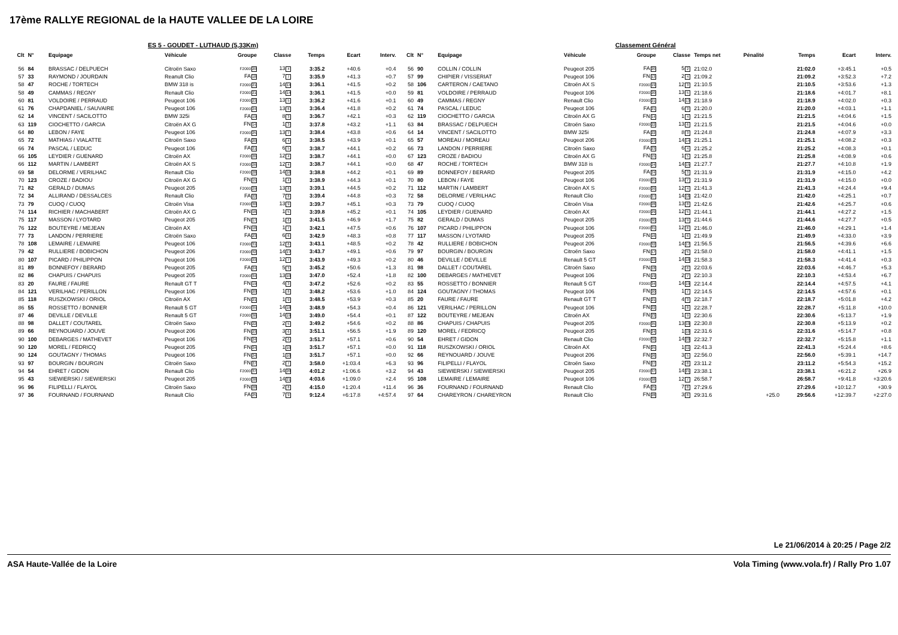17ème RALLYE REGIONAL de la HAUTE VALLEE DE LA LOIRE
| ES 5 - GOUDET - LUTHAUD (5,33Km) | | | | | | | | | Classement Général | | | | | | | | | | |
| --- | --- | --- | --- | --- | --- | --- | --- | --- | --- | --- | --- | --- | --- | --- | --- | --- | --- | --- | --- |
| Clt | N° | Equipage | Véhicule | Groupe | Classe | Temps | Ecart | Interv. | Clt | N° | Equipage | Véhicule | Groupe | Classe | Temps net | Pénalité | Temps | Ecart | Interv. |
| 56 | 84 | BRASSAC / DELPUECH | Citroën Saxo | F2000 20 | 13 4 | 3:35.2 | +40.6 | +0.4 | 56 | 90 | COLLIN / COLLIN | Peugeot 205 | FA 20 | 5 2 | 21:02.0 | | 21:02.0 | +3:45.1 | +0.5 |
| 57 | 33 | RAYMOND / JOURDAIN | Reanult Clio | FA 18 | 7 7 | 3:35.9 | +41.3 | +0.7 | 57 | 99 | CHIPIER / VISSERIAT | Peugeot 106 | FN 13 | 2 4 | 21:09.2 | | 21:09.2 | +3:52.3 | +7.2 |
| 58 | 47 | ROCHE / TORTECH | BMW 318 is | F2000 21 | 14 14 | 3:36.1 | +41.5 | +0.2 | 58 | 106 | CARTERON / CAETANO | Citroën AX S | F2000 19 | 12 3 | 21:10.5 | | 21:10.5 | +3:53.6 | +1.3 |
| 58 | 49 | CAMMAS / REGNY | Renault Clio | F2000 21 | 14 14 | 3:36.1 | +41.5 | +0.0 | 59 | 81 | VOLDOIRE / PERRAUD | Peugeot 106 | F2000 20 | 13 5 | 21:18.6 | | 21:18.6 | +4:01.7 | +8.1 |
| 60 | 81 | VOLDOIRE / PERRAUD | Peugeot 106 | F2000 23 | 13 5 | 3:36.2 | +41.6 | +0.1 | 60 | 49 | CAMMAS / REGNY | Renault Clio | F2000 21 | 14 13 | 21:18.9 | | 21:18.9 | +4:02.0 | +0.3 |
| 61 | 76 | CHAPDANIEL / SAUVAIRE | Peugeot 106 | F2000 24 | 13 6 | 3:36.4 | +41.8 | +0.2 | 61 | 74 | PASCAL / LEDUC | Peugeot 106 | FA 21 | 6 3 | 21:20.0 | | 21:20.0 | +4:03.1 | +1.1 |
| 62 | 14 | VINCENT / SACILOTTO | BMW 325i | FA 19 | 8 3 | 3:36.7 | +42.1 | +0.3 | 62 | 119 | CIOCHETTO / GARCIA | Citroën AX G | FN 14 | 1 4 | 21:21.5 | | 21:21.5 | +4:04.6 | +1.5 |
| 63 | 119 | CIOCHETTO / GARCIA | Citroën AX G | FN 14 | 1 3 | 3:37.8 | +43.2 | +1.1 | 63 | 84 | BRASSAC / DELPUECH | Citroën Saxo | F2000 22 | 13 6 | 21:21.5 | | 21:21.5 | +4:04.6 | +0.0 |
| 64 | 80 | LEBON / FAYE | Peugeot 106 | F2000 25 | 13 7 | 3:38.4 | +43.8 | +0.6 | 64 | 14 | VINCENT / SACILOTTO | BMW 325i | FA 22 | 8 3 | 21:24.8 | | 21:24.8 | +4:07.9 | +3.3 |
| 65 | 72 | MATHIAS / VIALATTE | Citroën Saxo | FA 20 | 6 4 | 3:38.5 | +43.9 | +0.1 | 65 | 57 | MOREAU / MOREAU | Peugeot 206 | F2000 23 | 14 14 | 21:25.1 | | 21:25.1 | +4:08.2 | +0.3 |
| 66 | 74 | PASCAL / LEDUC | Peugeot 106 | FA 21 | 6 5 | 3:38.7 | +44.1 | +0.2 | 66 | 73 | LANDON / PERRIERE | Citroën Saxo | FA 23 | 6 4 | 21:25.2 | | 21:25.2 | +4:08.3 | +0.1 |
| 66 | 105 | LEYDIER / GUENARD | Citroën AX | F2000 26 | 12 4 | 3:38.7 | +44.1 | +0.0 | 67 | 123 | CROZE / BADIOU | Citroën AX G | FN 15 | 1 5 | 21:25.8 | | 21:25.8 | +4:08.9 | +0.6 |
| 66 | 112 | MARTIN / LAMBERT | Citroën AX S | F2000 26 | 12 4 | 3:38.7 | +44.1 | +0.0 | 68 | 47 | ROCHE / TORTECH | BMW 318 is | F2000 24 | 14 15 | 21:27.7 | | 21:27.7 | +4:10.8 | +1.9 |
| 69 | 58 | DELORME / VERILHAC | Renault Clio | F2000 28 | 14 16 | 3:38.8 | +44.2 | +0.1 | 69 | 89 | BONNEFOY / BERARD | Peugeot 205 | FA 24 | 5 3 | 21:31.9 | | 21:31.9 | +4:15.0 | +4.2 |
| 70 | 123 | CROZE / BADIOU | Citroën AX G | FN 15 | 1 4 | 3:38.9 | +44.3 | +0.1 | 70 | 80 | LEBON / FAYE | Peugeot 106 | F2000 25 | 13 7 | 21:31.9 | | 21:31.9 | +4:15.0 | +0.0 |
| 71 | 82 | GERALD / DUMAS | Peugeot 205 | F2000 29 | 13 8 | 3:39.1 | +44.5 | +0.2 | 71 | 112 | MARTIN / LAMBERT | Citroën AX S | F2000 26 | 12 4 | 21:41.3 | | 21:41.3 | +4:24.4 | +9.4 |
| 72 | 34 | ALLIRAND / DESSALCES | Renault Clio | FA 22 | 7 8 | 3:39.4 | +44.8 | +0.3 | 72 | 58 | DELORME / VERILHAC | Renault Clio | F2000 27 | 14 16 | 21:42.0 | | 21:42.0 | +4:25.1 | +0.7 |
| 73 | 79 | CUOQ / CUOQ | Citroën Visa | F2000 30 | 13 9 | 3:39.7 | +45.1 | +0.3 | 73 | 79 | CUOQ / CUOQ | Citroën Visa | F2000 28 | 13 8 | 21:42.6 | | 21:42.6 | +4:25.7 | +0.6 |
| 74 | 114 | RICHIER / MACHABERT | Citroën AX G | FN 16 | 1 5 | 3:39.8 | +45.2 | +0.1 | 74 | 105 | LEYDIER / GUENARD | Citroën AX | F2000 29 | 12 5 | 21:44.1 | | 21:44.1 | +4:27.2 | +1.5 |
| 75 | 117 | MASSON / LYOTARD | Peugeot 205 | FN 17 | 1 6 | 3:41.5 | +46.9 | +1.7 | 75 | 82 | GERALD / DUMAS | Peugeot 205 | F2000 30 | 13 9 | 21:44.6 | | 21:44.6 | +4:27.7 | +0.5 |
| 76 | 122 | BOUTEYRE / MEJEAN | Citroën AX | FN 18 | 1 7 | 3:42.1 | +47.5 | +0.6 | 76 | 107 | PICARD / PHILIPPON | Peugeot 106 | F2000 31 | 12 6 | 21:46.0 | | 21:46.0 | +4:29.1 | +1.4 |
| 77 | 73 | LANDON / PERRIERE | Citroën Saxo | FA 23 | 6 6 | 3:42.9 | +48.3 | +0.8 | 77 | 117 | MASSON / LYOTARD | Peugeot 205 | FN 16 | 1 6 | 21:49.9 | | 21:49.9 | +4:33.0 | +3.9 |
| 78 | 108 | LEMAIRE / LEMAIRE | Peugeot 106 | F2000 31 | 12 6 | 3:43.1 | +48.5 | +0.2 | 78 | 42 | RULLIERE / BOBICHON | Peugeot 206 | F2000 32 | 14 17 | 21:56.5 | | 21:56.5 | +4:39.6 | +6.6 |
| 79 | 42 | RULLIERE / BOBICHON | Peugeot 206 | F2000 32 | 14 17 | 3:43.7 | +49.1 | +0.6 | 79 | 97 | BOURGIN / BOURGIN | Citroën Saxo | FN 17 | 2 5 | 21:58.0 | | 21:58.0 | +4:41.1 | +1.5 |
| 80 | 107 | PICARD / PHILIPPON | Peugeot 106 | F2000 33 | 12 7 | 3:43.9 | +49.3 | +0.2 | 80 | 46 | DEVILLE / DEVILLE | Renault 5 GT | F2000 33 | 14 18 | 21:58.3 | | 21:58.3 | +4:41.4 | +0.3 |
| 81 | 89 | BONNEFOY / BERARD | Peugeot 205 | FA 24 | 5 3 | 3:45.2 | +50.6 | +1.3 | 81 | 98 | DALLET / COUTAREL | Citroën Saxo | FN 18 | 2 6 | 22:03.6 | | 22:03.6 | +4:46.7 | +5.3 |
| 82 | 86 | CHAPUIS / CHAPUIS | Peugeot 205 | F2000 34 | 13 10 | 3:47.0 | +52.4 | +1.8 | 82 | 100 | DEBARGES / MATHEVET | Peugeot 106 | FN 19 | 2 7 | 22:10.3 | | 22:10.3 | +4:53.4 | +6.7 |
| 83 | 20 | FAURE / FAURE | Renault GT T | FN 19 | 4 3 | 3:47.2 | +52.6 | +0.2 | 83 | 55 | ROSSETTO / BONNIER | Renault 5 GT | F2000 34 | 14 19 | 22:14.4 | | 22:14.4 | +4:57.5 | +4.1 |
| 84 | 121 | VERILHAC / PERILLON | Peugeot 106 | FN 20 | 1 8 | 3:48.2 | +53.6 | +1.0 | 84 | 124 | GOUTAGNY / THOMAS | Peugeot 106 | FN 20 | 1 7 | 22:14.5 | | 22:14.5 | +4:57.6 | +0.1 |
| 85 | 118 | RUSZKOWSKI / ORIOL | Citroën AX | FN 21 | 1 9 | 3:48.5 | +53.9 | +0.3 | 85 | 20 | FAURE / FAURE | Renault GT T | FN 21 | 4 3 | 22:18.7 | | 22:18.7 | +5:01.8 | +4.2 |
| 86 | 55 | ROSSETTO / BONNIER | Renault 5 GT | F2000 35 | 14 18 | 3:48.9 | +54.3 | +0.4 | 86 | 121 | VERILHAC / PERILLON | Peugeot 106 | FN 22 | 1 8 | 22:28.7 | | 22:28.7 | +5:11.8 | +10.0 |
| 87 | 46 | DEVILLE / DEVILLE | Renault 5 GT | F2000 36 | 14 19 | 3:49.0 | +54.4 | +0.1 | 87 | 122 | BOUTEYRE / MEJEAN | Citroën AX | FN 23 | 1 9 | 22:30.6 | | 22:30.6 | +5:13.7 | +1.9 |
| 88 | 98 | DALLET / COUTAREL | Citroën Saxo | FN 22 | 2 5 | 3:49.2 | +54.6 | +0.2 | 88 | 86 | CHAPUIS / CHAPUIS | Peugeot 205 | F2000 35 | 13 10 | 22:30.8 | | 22:30.8 | +5:13.9 | +0.2 |
| 89 | 66 | REYNOUARD / JOUVE | Peugeot 206 | FN 23 | 3 6 | 3:51.1 | +56.5 | +1.9 | 89 | 120 | MOREL / FEDRICQ | Peugeot 205 | FN 24 | 1 10 | 22:31.6 | | 22:31.6 | +5:14.7 | +0.8 |
| 90 | 100 | DEBARGES / MATHEVET | Peugeot 106 | FN 24 | 2 6 | 3:51.7 | +57.1 | +0.6 | 90 | 54 | EHRET / GIDON | Renault Clio | F2000 36 | 14 20 | 22:32.7 | | 22:32.7 | +5:15.8 | +1.1 |
| 90 | 120 | MOREL / FEDRICQ | Peugeot 205 | FN 24 | 1 10 | 3:51.7 | +57.1 | +0.0 | 91 | 118 | RUSZKOWSKI / ORIOL | Citroën AX | FN 25 | 1 11 | 22:41.3 | | 22:41.3 | +5:24.4 | +8.6 |
| 90 | 124 | GOUTAGNY / THOMAS | Peugeot 106 | FN 24 | 1 10 | 3:51.7 | +57.1 | +0.0 | 92 | 66 | REYNOUARD / JOUVE | Peugeot 206 | FN 26 | 3 5 | 22:56.0 | | 22:56.0 | +5:39.1 | +14.7 |
| 93 | 97 | BOURGIN / BOURGIN | Citroën Saxo | FN 27 | 2 7 | 3:58.0 | +1:03.4 | +6.3 | 93 | 96 | FILIPELLI / FLAYOL | Citroën Saxo | FN 27 | 2 8 | 23:11.2 | | 23:11.2 | +5:54.3 | +15.2 |
| 94 | 54 | EHRET / GIDON | Renault Clio | F2000 37 | 14 20 | 4:01.2 | +1:06.6 | +3.2 | 94 | 43 | SIEWIERSKI / SIEWIERSKI | Peugeot 205 | F2000 37 | 14 21 | 23:38.1 | | 23:38.1 | +6:21.2 | +26.9 |
| 95 | 43 | SIEWIERSKI / SIEWIERSKI | Peugeot 205 | F2000 38 | 14 21 | 4:03.6 | +1:09.0 | +2.4 | 95 | 108 | LEMAIRE / LEMAIRE | Peugeot 106 | F2000 38 | 12 7 | 26:58.7 | | 26:58.7 | +9:41.8 | +3:20.6 |
| 96 | 96 | FILIPELLI / FLAYOL | Citroën Saxo | FN 28 | 2 8 | 4:15.0 | +1:20.4 | +11.4 | 96 | 36 | FOURNAND / FOURNAND | Renault Clio | FA 25 | 7 8 | 27:29.6 | | 27:29.6 | +10:12.7 | +30.9 |
| 97 | 36 | FOURNAND / FOURNAND | Renault Clio | FA 25 | 7 9 | 9:12.4 | +6:17.8 | +4:57.4 | 97 | 64 | CHAREYRON / CHAREYRON | Renault Clio | FN 28 | 3 6 | 29:31.6 | +25.0 | 29:56.6 | +12:39.7 | +2:27.0 |
Le 21/06/2014 à 20:25 / Page 2/2
ASA Haute-Vallée de la Loire Vola Timing (www.vola.fr) / Rally Pro 1.07